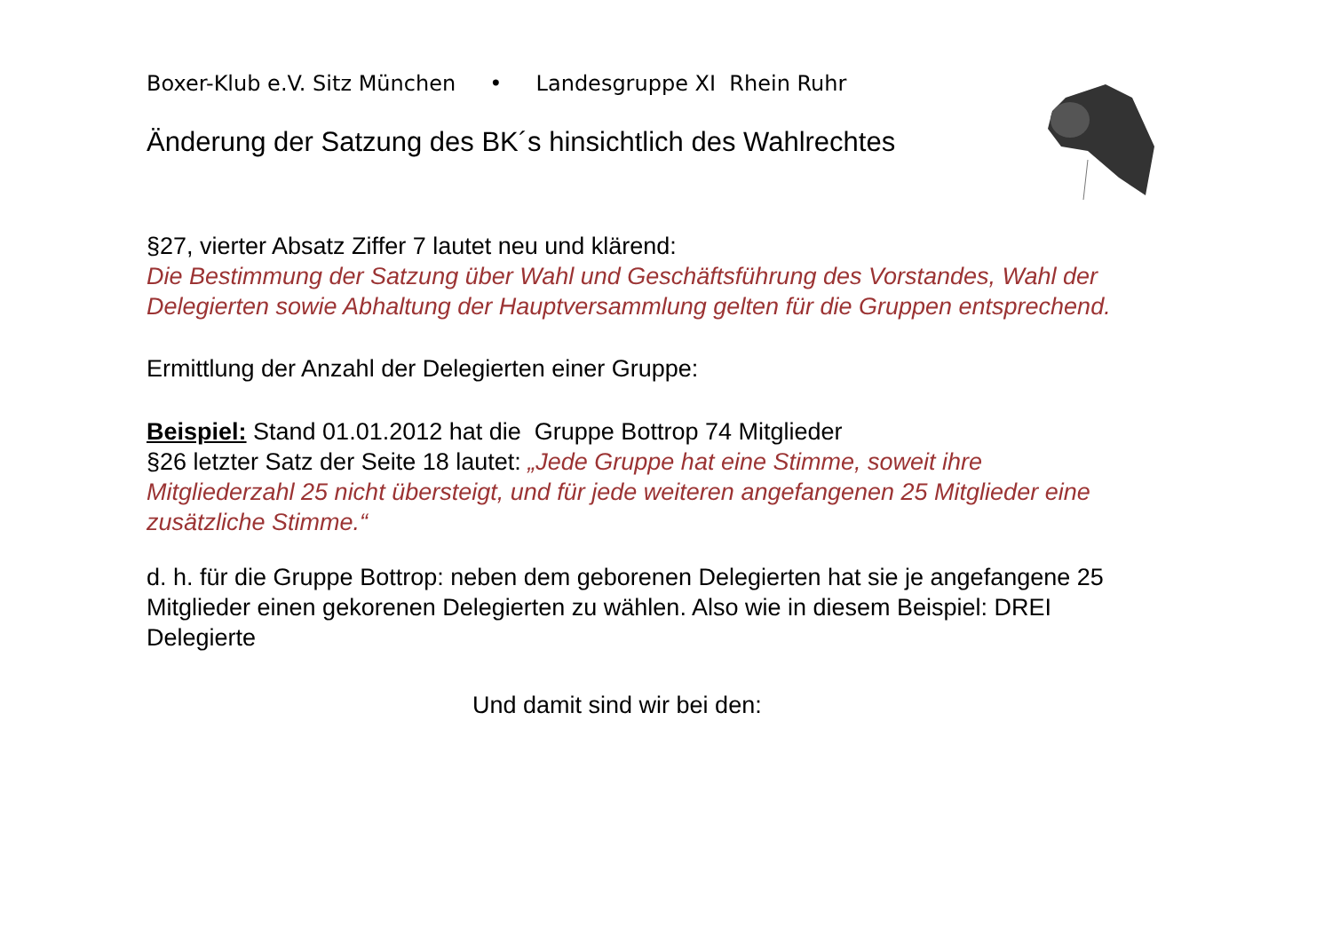Boxer-Klub e.V. Sitz München • Landesgruppe XI Rhein Ruhr
Änderung der Satzung des BK´s hinsichtlich des Wahlrechtes
§27, vierter Absatz Ziffer 7 lautet neu und klärend:
Die Bestimmung der Satzung über Wahl und Geschäftsführung des Vorstandes, Wahl der Delegierten sowie Abhaltung der Hauptversammlung gelten für die Gruppen entsprechend.
Ermittlung der Anzahl der Delegierten einer Gruppe:
Beispiel: Stand 01.01.2012 hat die Gruppe Bottrop 74 Mitglieder
§26 letzter Satz der Seite 18 lautet: „Jede Gruppe hat eine Stimme, soweit ihre Mitgliederzahl 25 nicht übersteigt, und für jede weiteren angefangenen 25 Mitglieder eine zusätzliche Stimme.“
d. h. für die Gruppe Bottrop: neben dem geborenen Delegierten hat sie je angefangene 25 Mitglieder einen gekorenen Delegierten zu wählen. Also wie in diesem Beispiel: DREI Delegierte
Und damit sind wir bei den: